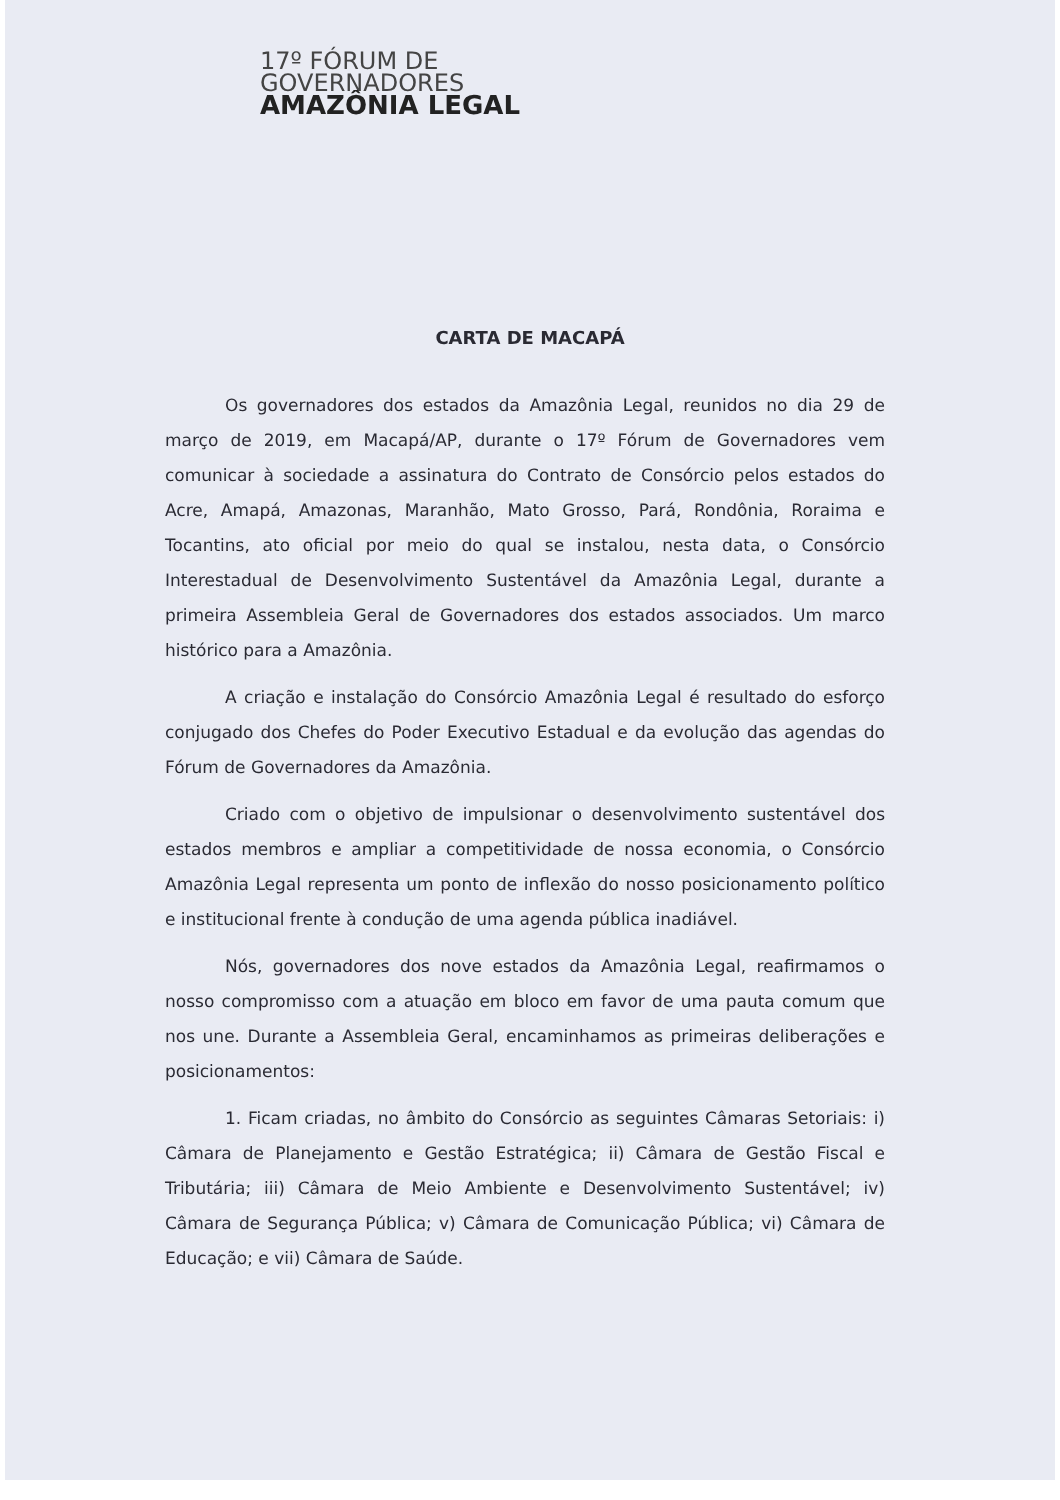17º FÓRUM DE
GOVERNADORES
AMAZÔNIA LEGAL
CARTA DE MACAPÁ
Os governadores dos estados da Amazônia Legal, reunidos no dia 29 de março de 2019, em Macapá/AP, durante o 17º Fórum de Governadores vem comunicar à sociedade a assinatura do Contrato de Consórcio pelos estados do Acre, Amapá, Amazonas, Maranhão, Mato Grosso, Pará, Rondônia, Roraima e Tocantins, ato oficial por meio do qual se instalou, nesta data, o Consórcio Interestadual de Desenvolvimento Sustentável da Amazônia Legal, durante a primeira Assembleia Geral de Governadores dos estados associados. Um marco histórico para a Amazônia.
A criação e instalação do Consórcio Amazônia Legal é resultado do esforço conjugado dos Chefes do Poder Executivo Estadual e da evolução das agendas do Fórum de Governadores da Amazônia.
Criado com o objetivo de impulsionar o desenvolvimento sustentável dos estados membros e ampliar a competitividade de nossa economia, o Consórcio Amazônia Legal representa um ponto de inflexão do nosso posicionamento político e institucional frente à condução de uma agenda pública inadiável.
Nós, governadores dos nove estados da Amazônia Legal, reafirmamos o nosso compromisso com a atuação em bloco em favor de uma pauta comum que nos une. Durante a Assembleia Geral, encaminhamos as primeiras deliberações e posicionamentos:
1. Ficam criadas, no âmbito do Consórcio as seguintes Câmaras Setoriais: i) Câmara de Planejamento e Gestão Estratégica; ii) Câmara de Gestão Fiscal e Tributária; iii) Câmara de Meio Ambiente e Desenvolvimento Sustentável; iv) Câmara de Segurança Pública; v) Câmara de Comunicação Pública; vi) Câmara de Educação; e vii) Câmara de Saúde.